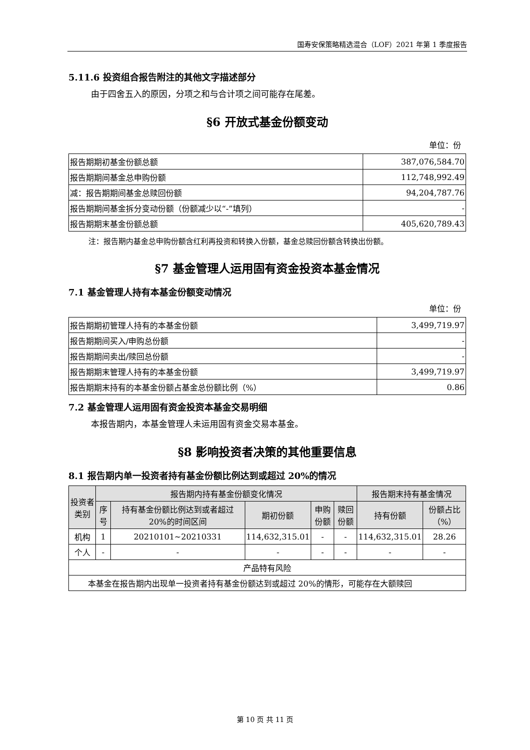国寿安保策略精选混合（LOF）2021 年第 1 季度报告
5.11.6 投资组合报告附注的其他文字描述部分
由于四舍五入的原因，分项之和与合计项之间可能存在尾差。
§6 开放式基金份额变动
单位：份
| 报告期期初基金份额总额 | 387,076,584.70 |
| 报告期期间基金总申购份额 | 112,748,992.49 |
| 减：报告期期间基金总赎回份额 | 94,204,787.76 |
| 报告期期间基金拆分变动份额（份额减少以“-”填列） | - |
| 报告期期末基金份额总额 | 405,620,789.43 |
注：报告期内基金总申购份额含红利再投资和转换入份额，基金总赎回份额含转换出份额。
§7 基金管理人运用固有资金投资本基金情况
7.1 基金管理人持有本基金份额变动情况
单位：份
| 报告期期初管理人持有的本基金份额 | 3,499,719.97 |
| 报告期期间买入/申购总份额 | - |
| 报告期期间卖出/赎回总份额 | - |
| 报告期期末管理人持有的本基金份额 | 3,499,719.97 |
| 报告期期末持有的本基金份额占基金总份额比例（%） | 0.86 |
7.2 基金管理人运用固有资金投资本基金交易明细
本报告期内，本基金管理人未运用固有资金交易本基金。
§8 影响投资者决策的其他重要信息
8.1 报告期内单一投资者持有基金份额比例达到或超过 20%的情况
| 投资者类别 | 报告期内持有基金份额变化情况 | | | | | 报告期末持有基金情况 | |
| --- | --- | --- | --- | --- | --- | --- | --- |
| | 序号 | 持有基金份额比例达到或者超过 20%的时间区间 | 期初份额 | 申购份额 | 赎回份额 | 持有份额 | 份额占比（%） |
| 机构 | 1 | 20210101~20210331 | 114,632,315.01 | - | - | 114,632,315.01 | 28.26 |
| 个人 | - | - | - | - | - | - | - |
| 产品特有风险 | | | | | | | |
| 本基金在报告期内出现单一投资者持有基金份额达到或超过 20%的情形，可能存在大额赎回 | | | | | | | |
第 10 页 共 11 页